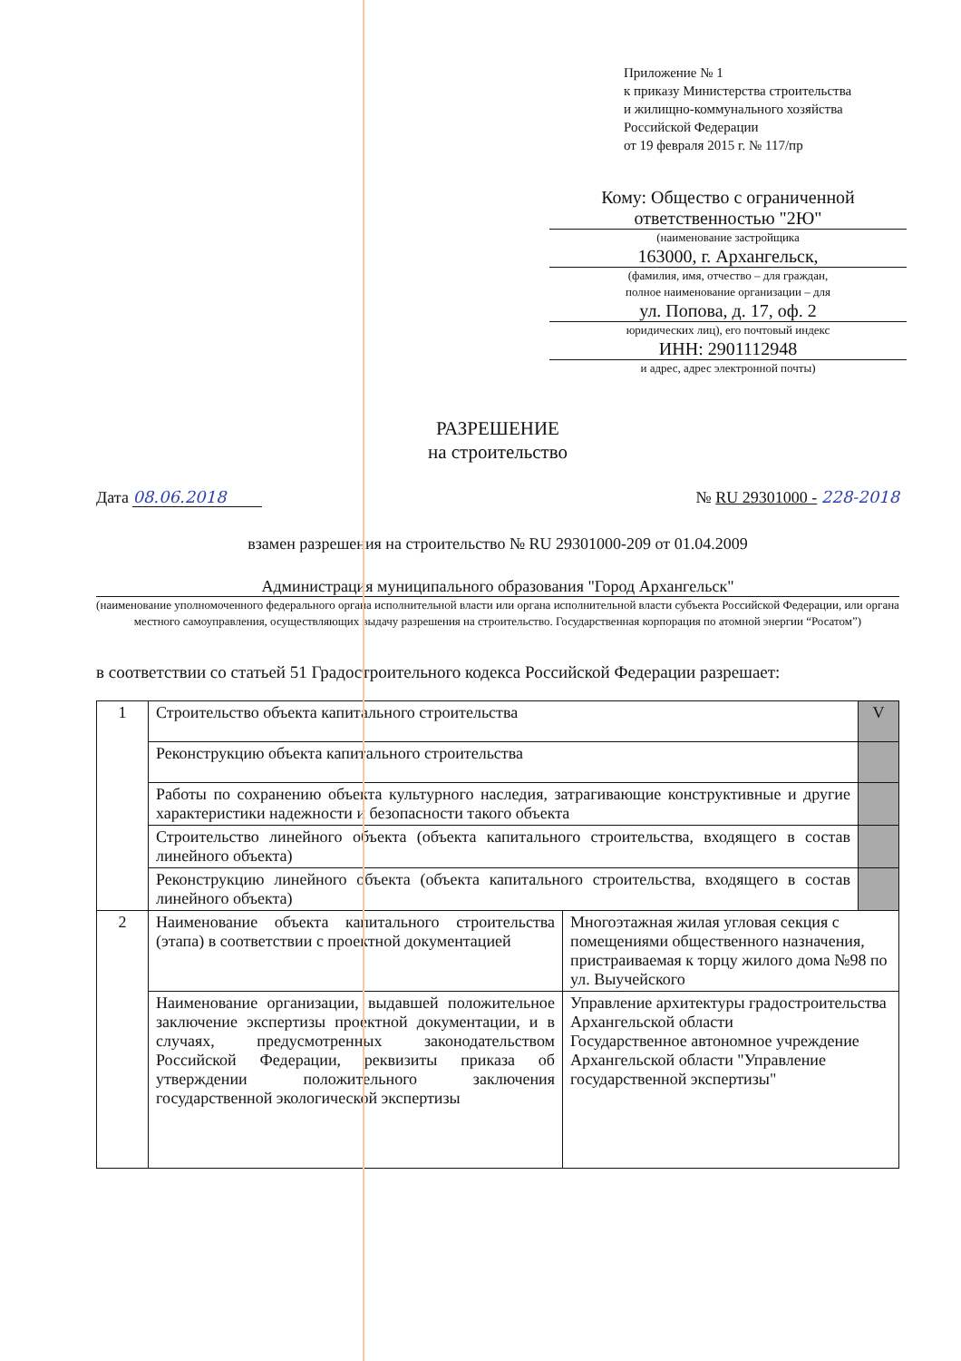Приложение № 1
к приказу Министерства строительства
и жилищно-коммунального хозяйства
Российской Федерации
от 19 февраля 2015 г. № 117/пр
Кому: Общество с ограниченной
ответственностью "2Ю"
(наименование застройщика
163000, г. Архангельск,
(фамилия, имя, отчество – для граждан,
полное наименование организации – для
ул. Попова, д. 17, оф. 2
юридических лиц), его почтовый индекс
ИНН: 2901112948
и адрес, адрес электронной почты)
РАЗРЕШЕНИЕ
на строительство
Дата 08.06.2018 № RU 29301000 - 228-2018
взамен разрешения на строительство № RU 29301000-209 от 01.04.2009
Администрация муниципального образования "Город Архангельск"
(наименование уполномоченного федерального органа исполнительной власти или органа исполнительной власти субъекта Российской Федерации, или органа местного самоуправления, осуществляющих выдачу разрешения на строительство. Государственная корпорация по атомной энергии “Росатом”)
в соответствии со статьей 51 Градостроительного кодекса Российской Федерации разрешает:
| 1 | Строительство объекта капитального строительства | | V |
| | Реконструкцию объекта капитального строительства | | |
| | Работы по сохранению объекта культурного наследия, затрагивающие конструктивные и другие характеристики надежности и безопасности такого объекта | | |
| | Строительство линейного объекта (объекта капитального строительства, входящего в состав линейного объекта) | | |
| | Реконструкцию линейного объекта (объекта капитального строительства, входящего в состав линейного объекта) | | |
| 2 | Наименование объекта капитального строительства (этапа) в соответствии с проектной документацией | Многоэтажная жилая угловая секция с помещениями общественного назначения, пристраиваемая к торцу жилого дома №98 по ул. Выучейского | |
| | Наименование организации, выдавшей положительное заключение экспертизы проектной документации, и в случаях, предусмотренных законодательством Российской Федерации, реквизиты приказа об утверждении положительного заключения государственной экологической экспертизы | Управление архитектуры градостроительства Архангельской области Государственное автономное учреждение Архангельской области "Управление государственной экспертизы" | |